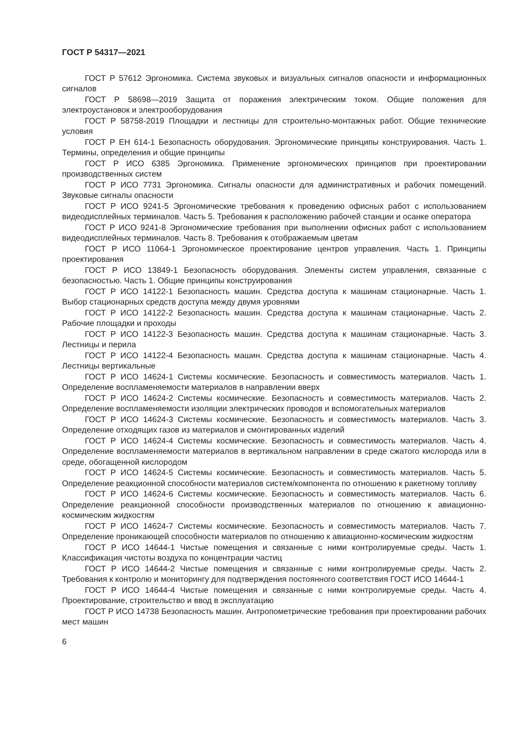ГОСТ Р 54317—2021
ГОСТ Р 57612 Эргономика. Система звуковых и визуальных сигналов опасности и информационных сигналов
ГОСТ Р 58698—2019 Защита от поражения электрическим током. Общие положения для электроустановок и электрооборудования
ГОСТ Р 58758-2019 Площадки и лестницы для строительно-монтажных работ. Общие технические условия
ГОСТ Р ЕН 614-1 Безопасность оборудования. Эргономические принципы конструирования. Часть 1. Термины, определения и общие принципы
ГОСТ Р ИСО 6385 Эргономика. Применение эргономических принципов при проектировании производственных систем
ГОСТ Р ИСО 7731 Эргономика. Сигналы опасности для административных и рабочих помещений. Звуковые сигналы опасности
ГОСТ Р ИСО 9241-5 Эргономические требования к проведению офисных работ с использованием видеодисплейных терминалов. Часть 5. Требования к расположению рабочей станции и осанке оператора
ГОСТ Р ИСО 9241-8 Эргономические требования при выполнении офисных работ с использованием видеодисплейных терминалов. Часть 8. Требования к отображаемым цветам
ГОСТ Р ИСО 11064-1 Эргономическое проектирование центров управления. Часть 1. Принципы проектирования
ГОСТ Р ИСО 13849-1 Безопасность оборудования. Элементы систем управления, связанные с безопасностью. Часть 1. Общие принципы конструирования
ГОСТ Р ИСО 14122-1 Безопасность машин. Средства доступа к машинам стационарные. Часть 1. Выбор стационарных средств доступа между двумя уровнями
ГОСТ Р ИСО 14122-2 Безопасность машин. Средства доступа к машинам стационарные. Часть 2. Рабочие площадки и проходы
ГОСТ Р ИСО 14122-3 Безопасность машин. Средства доступа к машинам стационарные. Часть 3. Лестницы и перила
ГОСТ Р ИСО 14122-4 Безопасность машин. Средства доступа к машинам стационарные. Часть 4. Лестницы вертикальные
ГОСТ Р ИСО 14624-1 Системы космические. Безопасность и совместимость материалов. Часть 1. Определение воспламеняемости материалов в направлении вверх
ГОСТ Р ИСО 14624-2 Системы космические. Безопасность и совместимость материалов. Часть 2. Определение воспламеняемости изоляции электрических проводов и вспомогательных материалов
ГОСТ Р ИСО 14624-3 Системы космические. Безопасность и совместимость материалов. Часть 3. Определение отходящих газов из материалов и смонтированных изделий
ГОСТ Р ИСО 14624-4 Системы космические. Безопасность и совместимость материалов. Часть 4. Определение воспламеняемости материалов в вертикальном направлении в среде сжатого кислорода или в среде, обогащенной кислородом
ГОСТ Р ИСО 14624-5 Системы космические. Безопасность и совместимость материалов. Часть 5. Определение реакционной способности материалов систем/компонента по отношению к ракетному топливу
ГОСТ Р ИСО 14624-6 Системы космические. Безопасность и совместимость материалов. Часть 6. Определение реакционной способности производственных материалов по отношению к авиационно-космическим жидкостям
ГОСТ Р ИСО 14624-7 Системы космические. Безопасность и совместимость материалов. Часть 7. Определение проникающей способности материалов по отношению к авиационно-космическим жидкостям
ГОСТ Р ИСО 14644-1 Чистые помещения и связанные с ними контролируемые среды. Часть 1. Классификация чистоты воздуха по концентрации частиц
ГОСТ Р ИСО 14644-2 Чистые помещения и связанные с ними контролируемые среды. Часть 2. Требования к контролю и мониторингу для подтверждения постоянного соответствия ГОСТ ИСО 14644-1
ГОСТ Р ИСО 14644-4 Чистые помещения и связанные с ними контролируемые среды. Часть 4. Проектирование, строительство и ввод в эксплуатацию
ГОСТ Р ИСО 14738 Безопасность машин. Антропометрические требования при проектировании рабочих мест машин
6